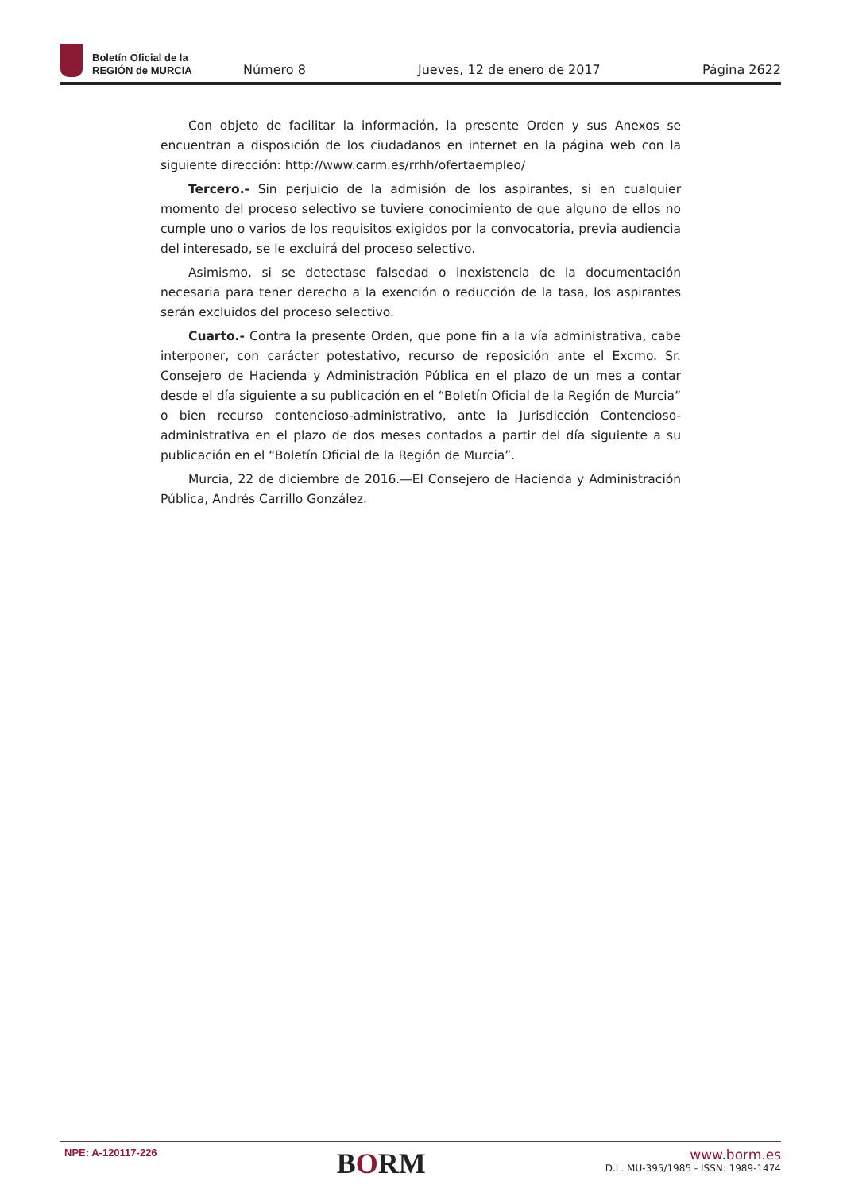Boletín Oficial de la
REGIÓN de MURCIA
Número 8
Jueves, 12 de enero de 2017
Página 2622
Con objeto de facilitar la información, la presente Orden y sus Anexos se encuentran a disposición de los ciudadanos en internet en la página web con la siguiente dirección: http://www.carm.es/rrhh/ofertaempleo/
Tercero.- Sin perjuicio de la admisión de los aspirantes, si en cualquier momento del proceso selectivo se tuviere conocimiento de que alguno de ellos no cumple uno o varios de los requisitos exigidos por la convocatoria, previa audiencia del interesado, se le excluirá del proceso selectivo.
Asimismo, si se detectase falsedad o inexistencia de la documentación necesaria para tener derecho a la exención o reducción de la tasa, los aspirantes serán excluidos del proceso selectivo.
Cuarto.- Contra la presente Orden, que pone fin a la vía administrativa, cabe interponer, con carácter potestativo, recurso de reposición ante el Excmo. Sr. Consejero de Hacienda y Administración Pública en el plazo de un mes a contar desde el día siguiente a su publicación en el “Boletín Oficial de la Región de Murcia” o bien recurso contencioso-administrativo, ante la Jurisdicción Contencioso-administrativa en el plazo de dos meses contados a partir del día siguiente a su publicación en el “Boletín Oficial de la Región de Murcia”.
Murcia, 22 de diciembre de 2016.—El Consejero de Hacienda y Administración Pública, Andrés Carrillo González.
NPE: A-120117-226
BORM
www.borm.es
D.L. MU-395/1985 - ISSN: 1989-1474